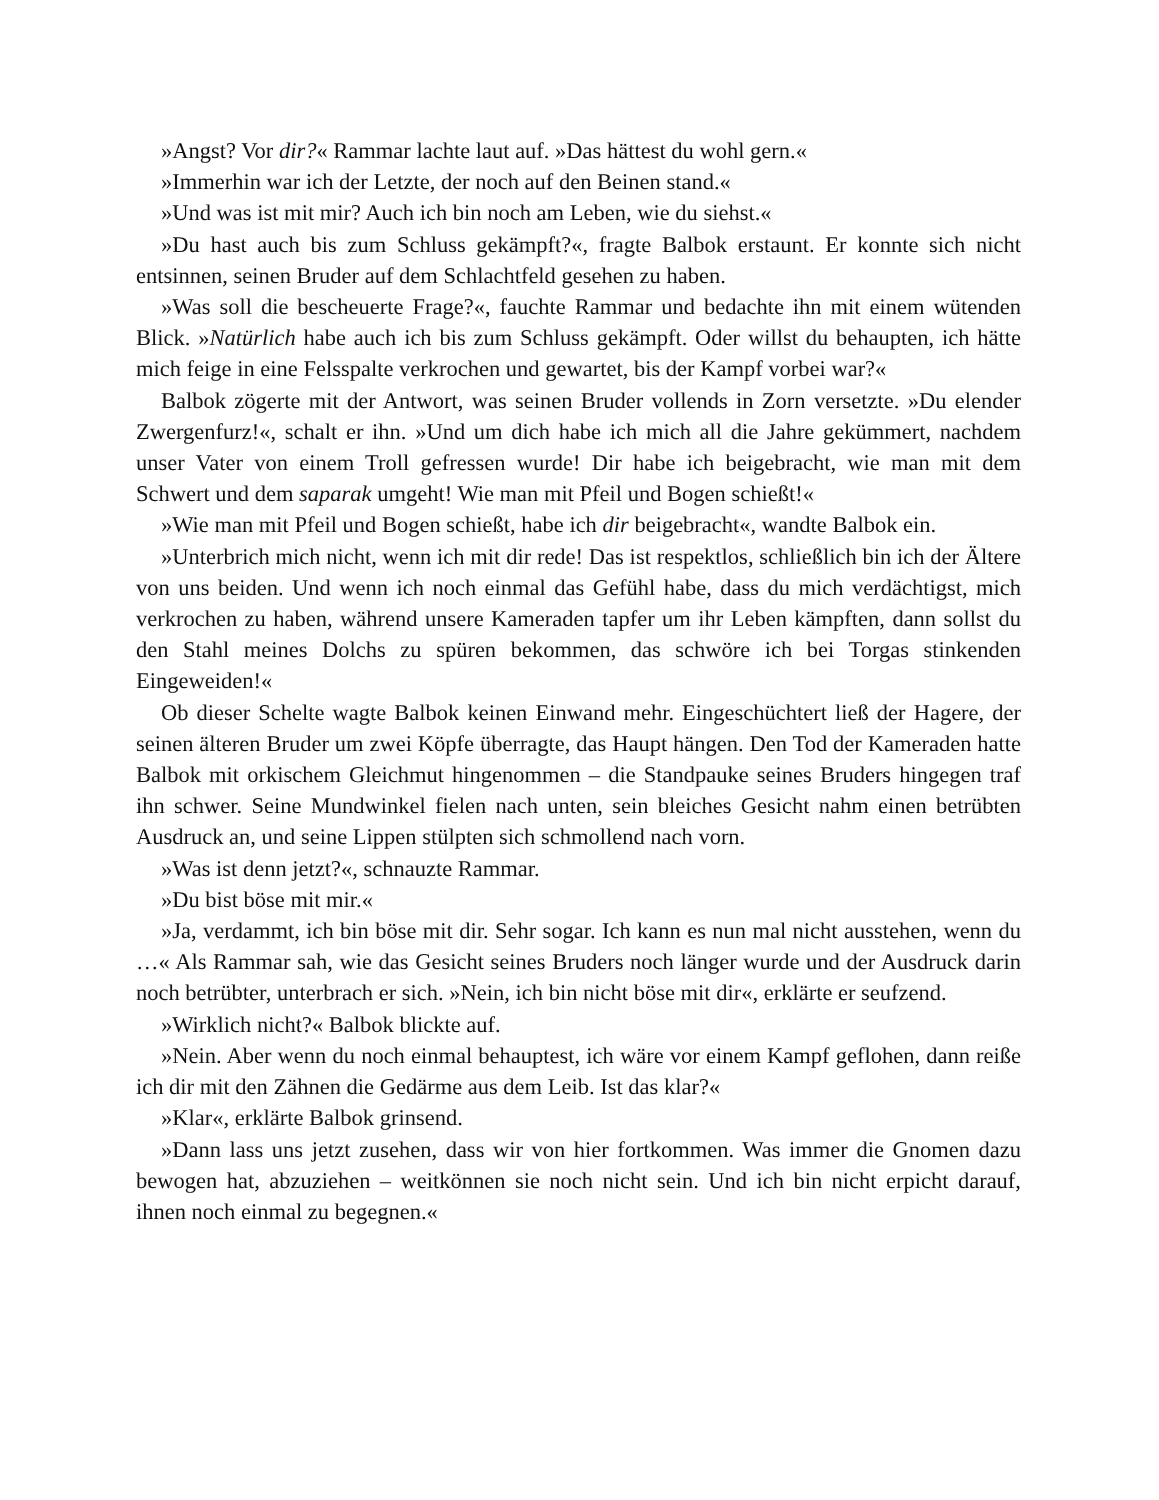»Angst? Vor dir?« Rammar lachte laut auf. »Das hättest du wohl gern.«
»Immerhin war ich der Letzte, der noch auf den Beinen stand.«
»Und was ist mit mir? Auch ich bin noch am Leben, wie du siehst.«
»Du hast auch bis zum Schluss gekämpft?«, fragte Balbok erstaunt. Er konnte sich nicht entsinnen, seinen Bruder auf dem Schlachtfeld gesehen zu haben.
»Was soll die bescheuerte Frage?«, fauchte Rammar und bedachte ihn mit einem wütenden Blick. »Natürlich habe auch ich bis zum Schluss gekämpft. Oder willst du behaupten, ich hätte mich feige in eine Felsspalte verkrochen und gewartet, bis der Kampf vorbei war?«
Balbok zögerte mit der Antwort, was seinen Bruder vollends in Zorn versetzte. »Du elender Zwergenfurz!«, schalt er ihn. »Und um dich habe ich mich all die Jahre gekümmert, nachdem unser Vater von einem Troll gefressen wurde! Dir habe ich beigebracht, wie man mit dem Schwert und dem saparak umgeht! Wie man mit Pfeil und Bogen schießt!«
»Wie man mit Pfeil und Bogen schießt, habe ich dir beigebracht«, wandte Balbok ein.
»Unterbrich mich nicht, wenn ich mit dir rede! Das ist respektlos, schließlich bin ich der Ältere von uns beiden. Und wenn ich noch einmal das Gefühl habe, dass du mich verdächtigst, mich verkrochen zu haben, während unsere Kameraden tapfer um ihr Leben kämpften, dann sollst du den Stahl meines Dolchs zu spüren bekommen, das schwöre ich bei Torgas stinkenden Eingeweiden!«
Ob dieser Schelte wagte Balbok keinen Einwand mehr. Eingeschüchtert ließ der Hagere, der seinen älteren Bruder um zwei Köpfe überragte, das Haupt hängen. Den Tod der Kameraden hatte Balbok mit orkischem Gleichmut hingenommen – die Standpauke seines Bruders hingegen traf ihn schwer. Seine Mundwinkel fielen nach unten, sein bleiches Gesicht nahm einen betrübten Ausdruck an, und seine Lippen stülpten sich schmollend nach vorn.
»Was ist denn jetzt?«, schnauzte Rammar.
»Du bist böse mit mir.«
»Ja, verdammt, ich bin böse mit dir. Sehr sogar. Ich kann es nun mal nicht ausstehen, wenn du …« Als Rammar sah, wie das Gesicht seines Bruders noch länger wurde und der Ausdruck darin noch betrübter, unterbrach er sich. »Nein, ich bin nicht böse mit dir«, erklärte er seufzend.
»Wirklich nicht?« Balbok blickte auf.
»Nein. Aber wenn du noch einmal behauptest, ich wäre vor einem Kampf geflohen, dann reiße ich dir mit den Zähnen die Gedärme aus dem Leib. Ist das klar?«
»Klar«, erklärte Balbok grinsend.
»Dann lass uns jetzt zusehen, dass wir von hier fortkommen. Was immer die Gnomen dazu bewogen hat, abzuziehen – weitkönnen sie noch nicht sein. Und ich bin nicht erpicht darauf, ihnen noch einmal zu begegnen.«